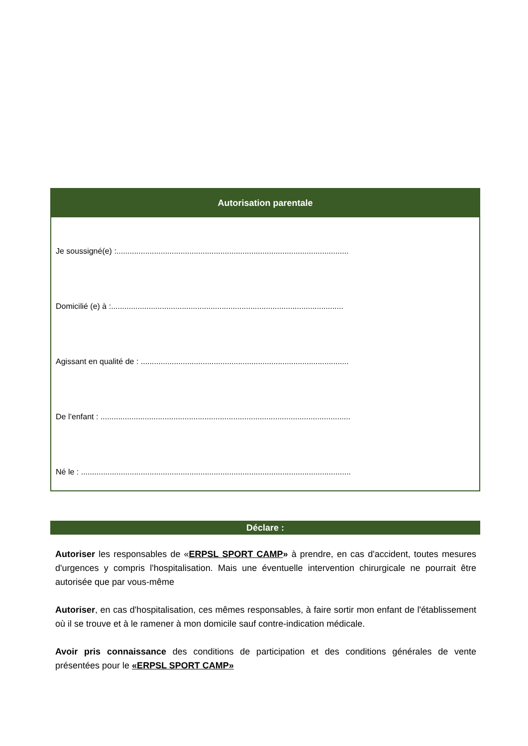Autorisation parentale
Je soussigné(e) :.........................................................................................................
Domicilié (e) à :.........................................................................................................
Agissant en qualité de : ..............................................................................................
De l’enfant : .................................................................................................................
Né le : ..........................................................................................................................
Déclare :
Autoriser les responsables de «ERPSL SPORT CAMP» à prendre, en cas d'accident, toutes mesures d'urgences y compris l'hospitalisation. Mais une éventuelle intervention chirurgicale ne pourrait être autorisée que par vous-même
Autoriser, en cas d'hospitalisation, ces mêmes responsables, à faire sortir mon enfant de l'établissement où il se trouve et à le ramener à mon domicile sauf contre-indication médicale.
Avoir pris connaissance des conditions de participation et des conditions générales de vente présentées pour le «ERPSL SPORT CAMP»